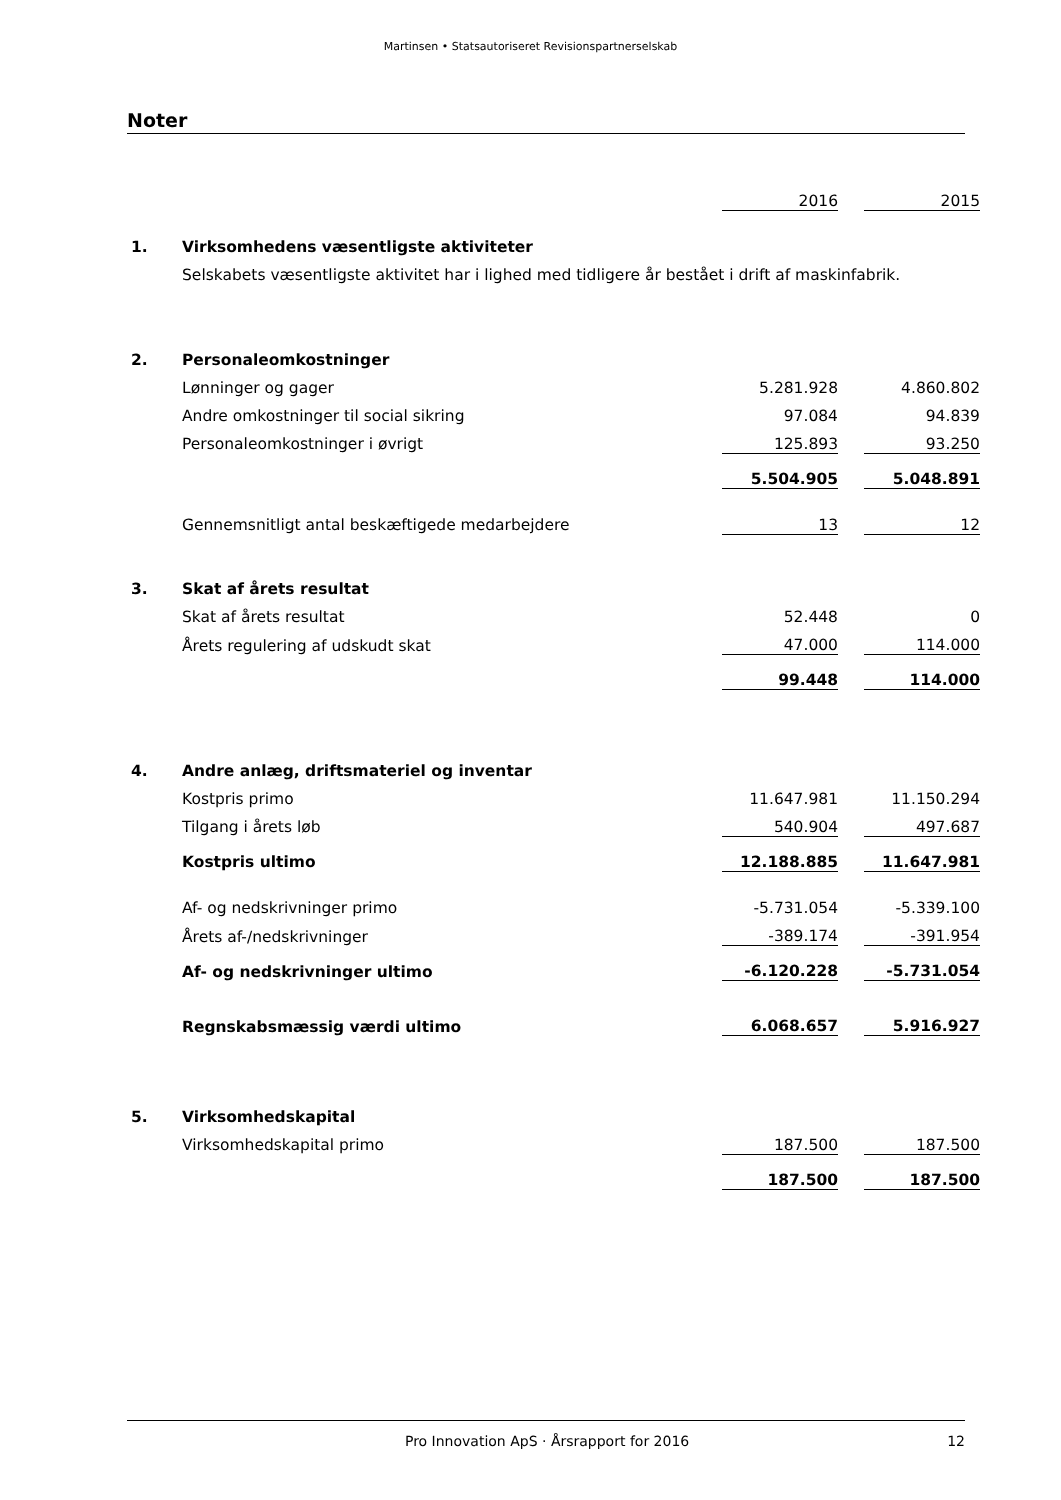Martinsen • Statsautoriseret Revisionspartnerselskab
Noter
| | | 2016 | | 2015 |
| 1. | Virksomhedens væsentligste aktiviteter | | | |
| | Selskabets væsentligste aktivitet har i lighed med tidligere år bestået i drift af maskinfabrik. | | | |
| 2. | Personaleomkostninger | | | |
| | Lønninger og gager | 5.281.928 | | 4.860.802 |
| | Andre omkostninger til social sikring | 97.084 | | 94.839 |
| | Personaleomkostninger i øvrigt | 125.893 | | 93.250 |
| | | 5.504.905 | | 5.048.891 |
| | Gennemsnitligt antal beskæftigede medarbejdere | 13 | | 12 |
| 3. | Skat af årets resultat | | | |
| | Skat af årets resultat | 52.448 | | 0 |
| | Årets regulering af udskudt skat | 47.000 | | 114.000 |
| | | 99.448 | | 114.000 |
| 4. | Andre anlæg, driftsmateriel og inventar | | | |
| | Kostpris primo | 11.647.981 | | 11.150.294 |
| | Tilgang i årets løb | 540.904 | | 497.687 |
| | Kostpris ultimo | 12.188.885 | | 11.647.981 |
| | Af- og nedskrivninger primo | -5.731.054 | | -5.339.100 |
| | Årets af-/nedskrivninger | -389.174 | | -391.954 |
| | Af- og nedskrivninger ultimo | -6.120.228 | | -5.731.054 |
| | Regnskabsmæssig værdi ultimo | 6.068.657 | | 5.916.927 |
| 5. | Virksomhedskapital | | | |
| | Virksomhedskapital primo | 187.500 | | 187.500 |
| | | 187.500 | | 187.500 |
Pro Innovation ApS · Årsrapport for 2016 12